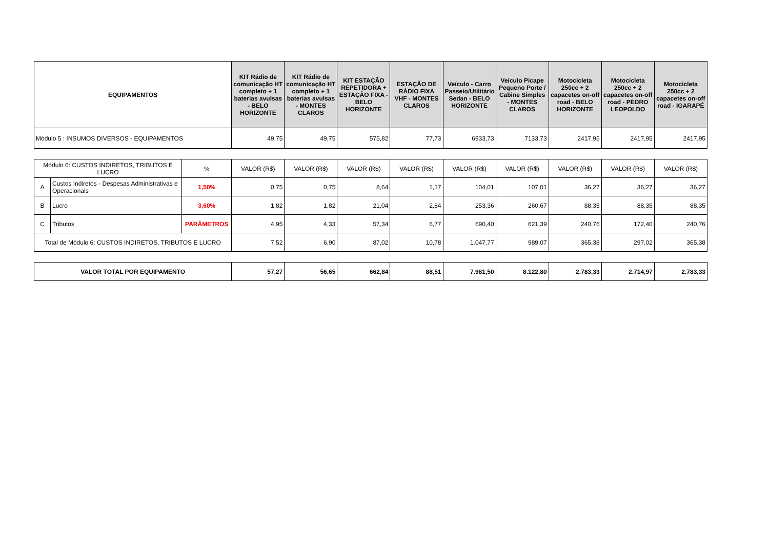| EQUIPAMENTOS | KIT Rádio de comunicação HT completo + 1 baterias avulsas - BELO HORIZONTE | KIT Rádio de comunicação HT completo + 1 baterias avulsas - MONTES CLAROS | KIT ESTAÇÃO REPETIDORA + ESTAÇÃO FIXA - BELO HORIZONTE | ESTAÇÃO DE RÁDIO FIXA VHF - MONTES CLAROS | Veículo - Carro Passeio/Utilitário Sedan - BELO HORIZONTE | Veículo Picape Pequeno Porte / Cabine Simples - MONTES CLAROS | Motocicleta 250cc + 2 capacetes on-off road - BELO HORIZONTE | Motocicleta 250cc + 2 capacetes on-off road - PEDRO LEOPOLDO | Motocicleta 250cc + 2 capacetes on-off road - IGARAPÉ |
| --- | --- | --- | --- | --- | --- | --- | --- | --- | --- |
| Módulo 5 : INSUMOS DIVERSOS - EQUIPAMENTOS | 49,75 | 49,75 | 575,82 | 77,73 | 6933,73 | 7133,73 | 2417,95 | 2417,95 | 2417,95 |
| Módulo 6: CUSTOS INDIRETOS, TRIBUTOS E LUCRO | | % | VALOR (R$) | VALOR (R$) | VALOR (R$) | VALOR (R$) | VALOR (R$) | VALOR (R$) | VALOR (R$) | VALOR (R$) | VALOR (R$) |
| A | Custos Indiretos - Despesas Administrativas e Operacionais | 1,50% | 0,75 | 0,75 | 8,64 | 1,17 | 104,01 | 107,01 | 36,27 | 36,27 | 36,27 |
| B | Lucro | 3,60% | 1,82 | 1,82 | 21,04 | 2,84 | 253,36 | 260,67 | 88,35 | 88,35 | 88,35 |
| C | Tributos | PARÂMETROS | 4,95 | 4,33 | 57,34 | 6,77 | 690,40 | 621,39 | 240,76 | 172,40 | 240,76 |
| Total de Módulo 6: CUSTOS INDIRETOS, TRIBUTOS E LUCRO | | | 7,52 | 6,90 | 87,02 | 10,78 | 1.047,77 | 989,07 | 365,38 | 297,02 | 365,38 |
| VALOR TOTAL POR EQUIPAMENTO | 57,27 | 56,65 | 662,84 | 88,51 | 7.981,50 | 8.122,80 | 2.783,33 | 2.714,97 | 2.783,33 |